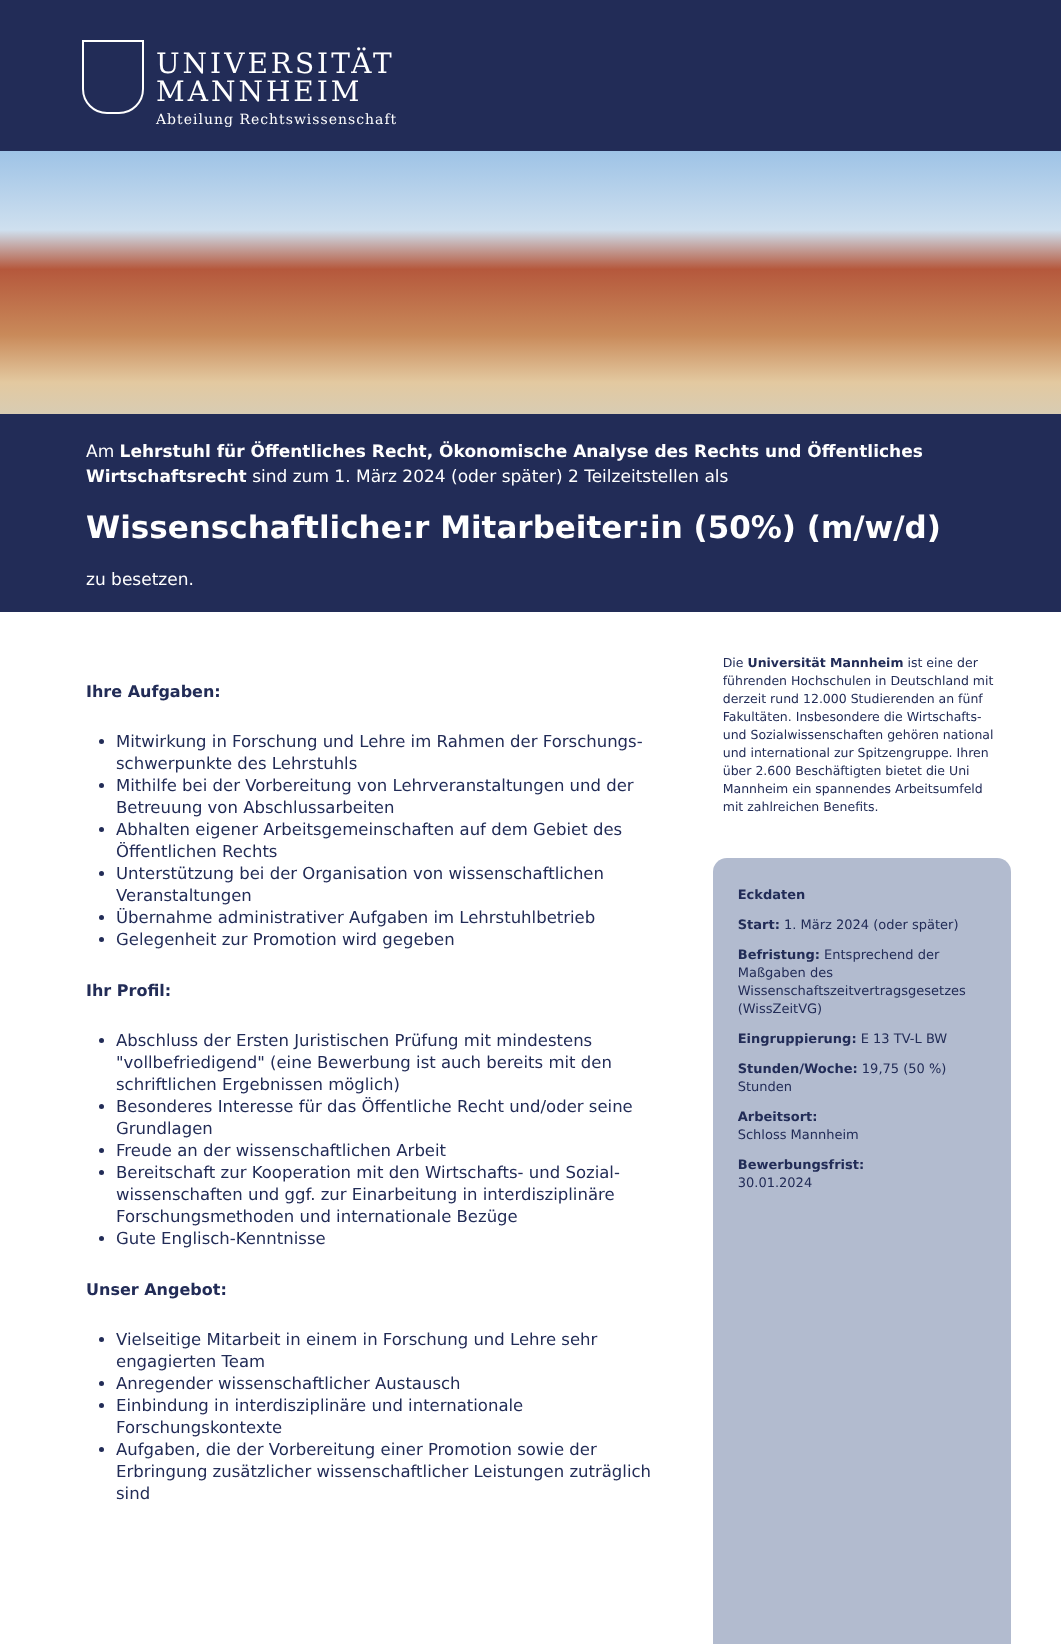UNIVERSITÄT
MANNHEIM
Abteilung Rechtswissenschaft
Am Lehrstuhl für Öffentliches Recht, Ökonomische Analyse des Rechts und Öffentliches Wirtschaftsrecht sind zum 1. März 2024 (oder später) 2 Teilzeitstellen als
Wissenschaftliche:r Mitarbeiter:in (50%) (m/w/d)
zu besetzen.
Ihre Aufgaben:
Mitwirkung in Forschung und Lehre im Rahmen der Forschungs­schwerpunkte des Lehrstuhls
Mithilfe bei der Vorbereitung von Lehrveranstaltungen und der Betreuung von Abschlussarbeiten
Abhalten eigener Arbeitsgemeinschaften auf dem Gebiet des Öffentlichen Rechts
Unterstützung bei der Organisation von wissenschaftlichen Veranstaltungen
Übernahme administrativer Aufgaben im Lehrstuhlbetrieb
Gelegenheit zur Promotion wird gegeben
Ihr Profil:
Abschluss der Ersten Juristischen Prüfung mit mindestens "vollbefriedigend" (eine Bewerbung ist auch bereits mit den schriftlichen Ergebnissen möglich)
Besonderes Interesse für das Öffentliche Recht und/oder seine Grundlagen
Freude an der wissenschaftlichen Arbeit
Bereitschaft zur Kooperation mit den Wirtschafts- und Sozial­wissenschaften und ggf. zur Einarbeitung in interdisziplinäre Forschungs­methoden und internationale Bezüge
Gute Englisch-Kenntnisse
Unser Angebot:
Vielseitige Mitarbeit in einem in Forschung und Lehre sehr engagierten Team
Anregender wissenschaftlicher Austausch
Einbindung in interdisziplinäre und internationale Forschungskontexte
Aufgaben, die der Vorbereitung einer Promotion sowie der Erbringung zusätzlicher wissenschaftlicher Leistungen zuträglich sind
Die Universität Mannheim ist eine der führenden Hochschulen in Deutschland mit derzeit rund 12.000 Studierenden an fünf Fakultäten. Insbesondere die Wirtschafts- und Sozialwissenschaften gehören national und international zur Spitzengruppe. Ihren über 2.600 Beschäftigten bietet die Uni Mannheim ein spannendes Arbeitsumfeld mit zahlreichen Benefits.
Eckdaten
Start: 1. März 2024 (oder später)
Befristung: Entsprechend der Maßgaben des Wissenschaftszeitvertragsgesetzes (WissZeitVG)
Eingruppierung: E 13 TV-L BW
Stunden/Woche: 19,75 (50 %) Stunden
Arbeitsort:
Schloss Mannheim
Bewerbungsfrist:
30.01.2024